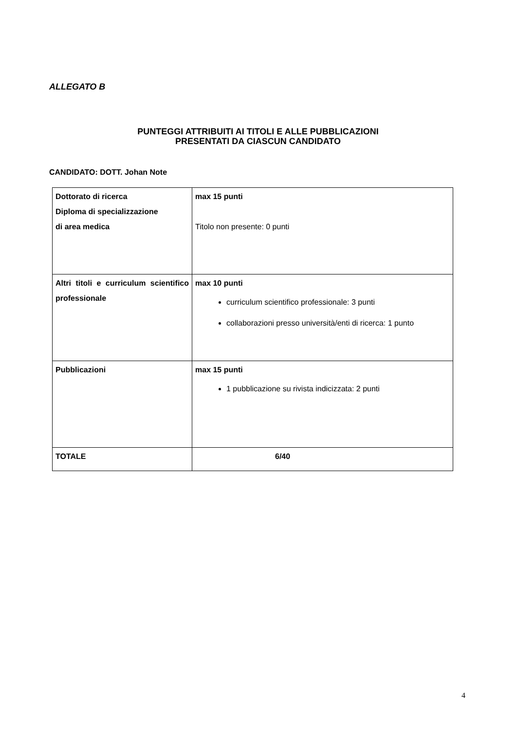ALLEGATO B
PUNTEGGI ATTRIBUITI AI TITOLI E ALLE PUBBLICAZIONI
PRESENTATI DA CIASCUN CANDIDATO
CANDIDATO: DOTT. Johan Note
| Dottorato di ricerca Diploma di specializzazione di area medica | max 15 punti Titolo non presente: 0 punti |
| Altri titoli e curriculum scientifico professionale | max 10 punti curriculum scientifico professionale: 3 punti collaborazioni presso università/enti di ricerca: 1 punto |
| Pubblicazioni | max 15 punti 1 pubblicazione su rivista indicizzata: 2 punti |
| TOTALE | 6/40 |
4